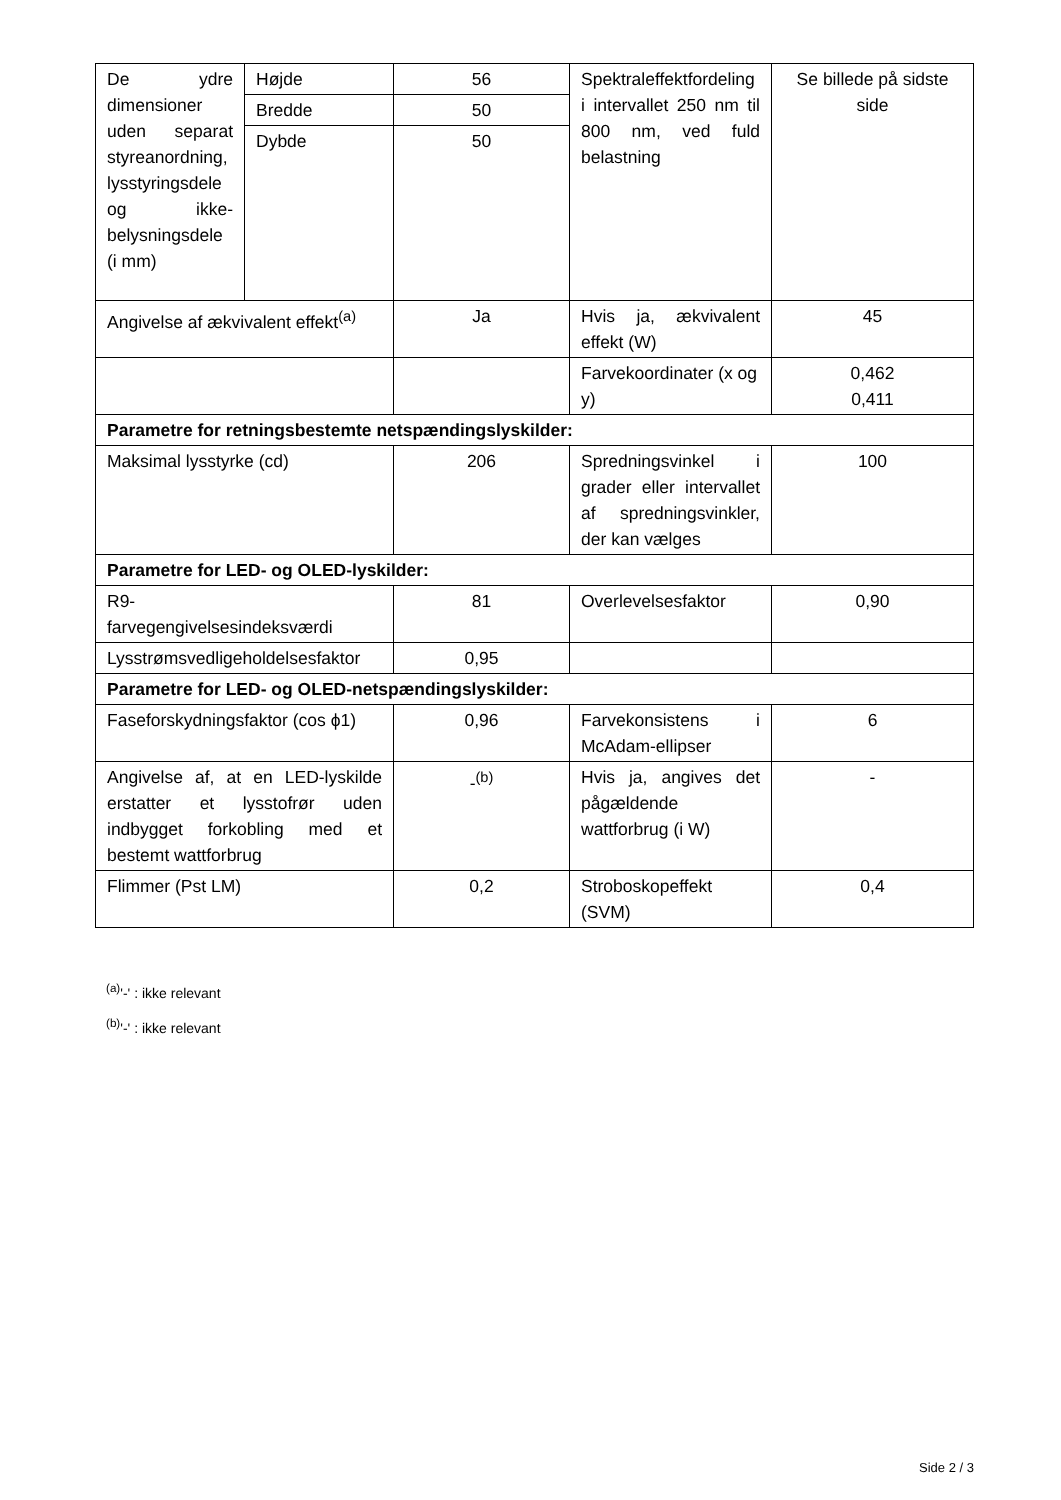| De ydre dimensioner uden separat styreanordning, lysstyringsdele og ikke-belysningsdele (i mm) | Højde | 56 | Spektraleffektfordeling i intervallet 250 nm til 800 nm, ved fuld belastning | Se billede på sidste side |
| | Bredde | 50 | | |
| | Dybde | 50 | | |
| Angivelse af ækvivalent effekt<sup>(a)</sup> | | Ja | Hvis ja, ækvivalent effekt (W) | 45 |
| | | | Farvekoordinater (x og y) | 0,462 0,411 |
| Parametre for retningsbestemte netspændingslyskilder: | | | | |
| Maksimal lysstyrke (cd) | | 206 | Spredningsvinkel i grader eller intervallet af spredningsvinkler, der kan vælges | 100 |
| Parametre for LED- og OLED-lyskilder: | | | | |
| R9- farvegengivelsesindeksværdi | | 81 | Overlevelsesfaktor | 0,90 |
| Lysstrømsvedligeholdelsesfaktor | | 0,95 | | |
| Parametre for LED- og OLED-netspændingslyskilder: | | | | |
| Faseforskydningsfaktor (cos ϕ1) | | 0,96 | Farvekonsistens i McAdam-ellipser | 6 |
| Angivelse af, at en LED-lyskilde erstatter et lysstofrør uden indbygget forkobling med et bestemt wattforbrug | | -<sup>(b)</sup> | Hvis ja, angives det pågældende wattforbrug (i W) | - |
| Flimmer (Pst LM) | | 0,2 | Stroboskopeffekt (SVM) | 0,4 |
<sup>(a)</sup> '-' : ikke relevant
<sup>(b)</sup> '-' : ikke relevant
Side 2 / 3